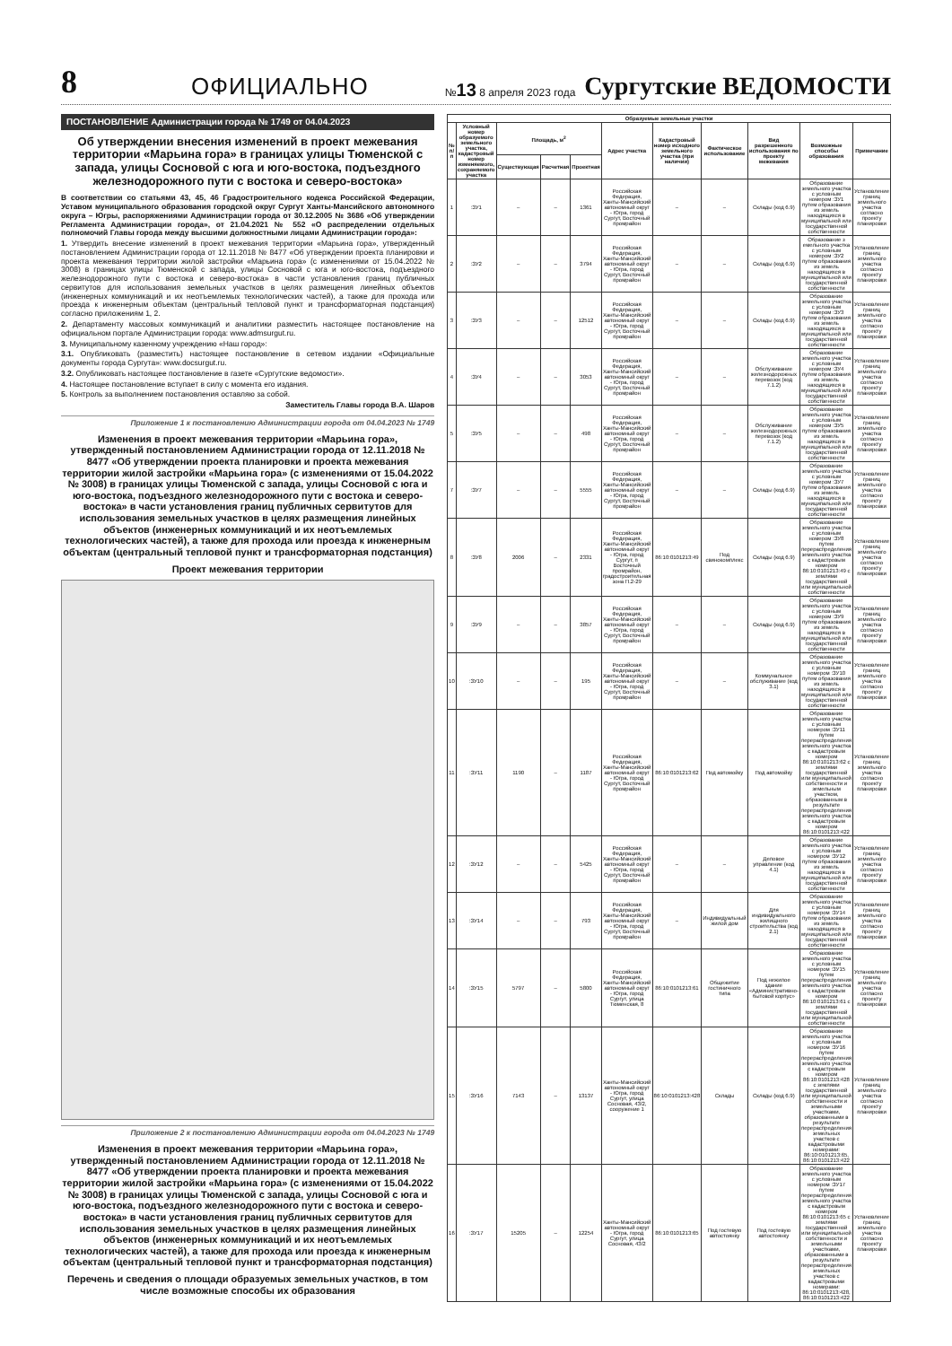8
ОФИЦИАЛЬНО
№13 8 апреля 2023 года
Сургутские ВЕДОМОСТИ
ПОСТАНОВЛЕНИЕ Администрации города № 1749 от 04.04.2023
Об утверждении внесения изменений в проект межевания территории «Марьина гора» в границах улицы Тюменской с запада, улицы Сосновой с юга и юго-востока, подъездного железнодорожного пути с востока и северо-востока»
В соответствии со статьями 43, 45, 46 Градостроительного кодекса Российской Федерации, Уставом муниципального образования городской округ Сургут Ханты-Мансийского автономного округа – Югры, распоряжениями Администрации города от 30.12.2005 № 3686 «Об утверждении Регламента Администрации города», от 21.04.2021 № 552 «О распределении отдельных полномочий Главы города между высшими должностными лицами Администрации города»:
1. Утвердить внесение изменений в проект межевания территории «Марьина гора», утвержденный постановлением Администрации города от 12.11.2018 № 8477 «Об утверждении проекта планировки и проекта межевания территории жилой застройки «Марьина гора» (с изменениями от 15.04.2022 № 3008) в границах улицы Тюменской с запада, улицы Сосновой с юга и юго-востока, подъездного железнодорожного пути с востока и северо-востока» в части установления границ публичных сервитутов для использования земельных участков в целях размещения линейных объектов (инженерных коммуникаций и их неотъемлемых технологических частей), а также для прохода или проезда к инженерным объектам (центральный тепловой пункт и трансформаторная подстанция) согласно приложениям 1, 2.
2. Департаменту массовых коммуникаций и аналитики разместить настоящее постановление на официальном портале Администрации города: www.admsurgut.ru.
3. Муниципальному казенному учреждению «Наш город»:
3.1. Опубликовать (разместить) настоящее постановление в сетевом издании «Официальные документы города Сургута»: www.docsurgut.ru.
3.2. Опубликовать настоящее постановление в газете «Сургутские ведомости».
4. Настоящее постановление вступает в силу с момента его издания.
5. Контроль за выполнением постановления оставляю за собой.
Заместитель Главы города В.А. Шаров
Приложение 1 к постановлению Администрации города от 04.04.2023 № 1749
Изменения в проект межевания территории «Марьина гора», утвержденный постановлением Администрации города от 12.11.2018 № 8477 «Об утверждении проекта планировки и проекта межевания территории жилой застройки «Марьина гора» (с изменениями от 15.04.2022 № 3008) в границах улицы Тюменской с запада, улицы Сосновой с юга и юго-востока, подъездного железнодорожного пути с востока и северо-востока» в части установления границ публичных сервитутов для использования земельных участков в целях размещения линейных объектов (инженерных коммуникаций и их неотъемлемых технологических частей), а также для прохода или проезда к инженерным объектам (центральный тепловой пункт и трансформаторная подстанция)
Проект межевания территории
Приложение 2 к постановлению Администрации города от 04.04.2023 № 1749
Изменения в проект межевания территории «Марьина гора», утвержденный постановлением Администрации города от 12.11.2018 № 8477 «Об утверждении проекта планировки и проекта межевания территории жилой застройки «Марьина гора» (с изменениями от 15.04.2022 № 3008) в границах улицы Тюменской с запада, улицы Сосновой с юга и юго-востока, подъездного железнодорожного пути с востока и северо-востока» в части установления границ публичных сервитутов для использования земельных участков в целях размещения линейных объектов (инженерных коммуникаций и их неотъемлемых технологических частей), а также для прохода или проезда к инженерным объектам (центральный тепловой пункт и трансформаторная подстанция)
Перечень и сведения о площади образуемых земельных участков, в том числе возможные способы их образования
| Образуемые земельные участки | | | | | | | | | | |
| --- | --- | --- | --- | --- | --- | --- | --- | --- | --- | --- |
| № п/п | Условный номер образуемого земельного участка, кадастровый номер изменяемого, сохраняемого участка | Площадь, м<sup>2</sup> | | | Адрес участка | Кадастровый номер исходного земельного участка (при наличии) | Фактическое использование | Вид разрешенного использования по проекту межевания | Возможные способы образования | Примечание |
| | | Существующая | Расчетная | Проектная | | | | | | |
| 1 | :ЗУ1 | – | – | 1361 | Российская Федерация, Ханты-Мансийский автономный округ - Югра, город Сургут, Восточный промрайон | – | – | Склады (код 6.9) | Образование земельного участка с условным номером :ЗУ1 путем образования из земель находящихся в муниципальной или государственной собственности | Установление границ земельного участка согласно проекту планировки |
| 2 | :ЗУ2 | – | – | 3794 | Российская Федерация, Ханты-Мансийский автономный округ - Югра, город Сургут, Восточный промрайон | – | – | Склады (код 6.9) | Образование з емельного участка с условным номером :ЗУ2 путем образования из земель находящихся в муниципальной или государственной собственности | Установление границ земельного участка согласно проекту планировки |
| 3 | :ЗУ3 | – | – | 12512 | Российская Федерация, Ханты-Мансийский автономный округ - Югра, город Сургут, Восточный промрайон | – | – | Склады (код 6.9) | Образование земельного участка с условным номером :ЗУ3 путем образования из земель находящихся в муниципальной или государственной собственности | Установление границ земельного участка согласно проекту планировки |
| 4 | :ЗУ4 | – | – | 3053 | Российская Федерация, Ханты-Мансийский автономный округ - Югра, город Сургут, Восточный промрайон | – | – | Обслуживание железнодорожных перевозок (код 7.1.2) | Образование земельного участка с условным номером :ЗУ4 путем образования из земель находящихся в муниципальной или государственной собственности | Установление границ земельного участка согласно проекту планировки |
| 5 | :ЗУ5 | – | – | 498 | Российская Федерация, Ханты-Мансийский автономный округ - Югра, город Сургут, Восточный промрайон | – | – | Обслуживание железнодорожных перевозок (код 7.1.2) | Образование земельного участка с условным номером :ЗУ5 путем образования из земель находящихся в муниципальной или государственной собственности | Установление границ земельного участка согласно проекту планировки |
| 7 | :ЗУ7 | – | – | 5555 | Российская Федерация, Ханты-Мансийский автономный округ - Югра, город Сургут, Восточный промрайон | – | – | Склады (код 6.9) | Образование земельного участка с условным номером :ЗУ7 путем образования из земель находящихся в муниципальной или государственной собственности | Установление границ земельного участка согласно проекту планировки |
| 8 | :ЗУ8 | 2006 | – | 2331 | Российская Федерация, Ханты-Мансийский автономный округ - Югра, город Сургут, п Восточный промрайон, градостроительная зона П.2-29 | 86:10:0101213:49 | Под свинокомплекс | Склады (код 6.9) | Образование земельного участка с условным номером :ЗУ8 путем перераспределения земельного участка с кадастровым номером 86:10:0101213:49 с землями государственной или муниципальной собственности | Установление границ земельного участка согласно проекту планировки |
| 9 | :ЗУ9 | – | – | 3857 | Российская Федерация, Ханты-Мансийский автономный округ - Югра, город Сургут, Восточный промрайон | – | – | Склады (код 6.9) | Образование земельного участка с условным номером :ЗУ9 путем образования из земель находящихся в муниципальной или государственной собственности | Установление границ земельного участка согласно проекту планировки |
| 10 | :ЗУ10 | – | – | 195 | Российская Федерация, Ханты-Мансийский автономный округ - Югра, город Сургут, Восточный промрайон | – | – | Коммунальное обслуживание (код 3.1) | Образование земельного участка с условным номером :ЗУ10 путем образования из земель находящихся в муниципальной или государственной собственности | Установление границ земельного участка согласно проекту планировки |
| 11 | :ЗУ11 | 1190 | – | 1187 | Российская Федерация, Ханты-Мансийский автономный округ - Югра, город Сургут, Восточный промрайон | 86:10:0101213:62 | Под автомойку | Под автомойку | Образование земельного участка с условным номером :ЗУ11 путем перераспределения земельного участка с кадастровым номером 86:10:0101213:62 с землями государственной или муниципальной собственности и земельным участком, образованным в результате перераспределения земельного участка с кадастровым номером 86:10:0101213:422 | Установление границ земельного участка согласно проекту планировки |
| 12 | :ЗУ12 | – | – | 5425 | Российская Федерация, Ханты-Мансийский автономный округ - Югра, город Сургут, Восточный промрайон | – | – | Деловое управление (код 4.1) | Образование земельного участка с условным номером :ЗУ12 путем образования из земель находящихся в муниципальной или государственной собственности | Установление границ земельного участка согласно проекту планировки |
| 13 | :ЗУ14 | – | – | 793 | Российская Федерация, Ханты-Мансийский автономный округ - Югра, город Сургут, Восточный промрайон | – | Индивидуальный жилой дом | Для индивидуального жилищного строительства (код 2.1) | Образование земельного участка с условным номером :ЗУ14 путем образования из земель находящихся в муниципальной или государственной собственности | Установление границ земельного участка согласно проекту планировки |
| 14 | :ЗУ15 | 5797 | – | 5800 | Российская Федерация, Ханты-Мансийский автономный округ - Югра, город Сургут, улица Тюменская, 8 | 86:10:0101213:61 | Общежитие гостиничного типа | Под нежилое здание «Административно-бытовой корпус» | Образование земельного участка с условным номером :ЗУ15 путем перераспределения земельного участка с кадастровым номером 86:10:0101213:61 с землями государственной или муниципальной собственности | Установление границ земельного участка согласно проекту планировки |
| 15 | :ЗУ16 | 7143 | – | 13137 | Ханты-Мансийский автономный округ - Югра, город Сургут, улица Сосновая, 43/2, сооружение 1 | 86:10:0101213:428 | Склады | Склады (код 6.9) | Образование земельного участка с условным номером :ЗУ16 путем перераспределения земельного участка с кадастровым номером 86:10:0101213:428 с землями государственной или муниципальной собственности и земельными участками, образованными в результате перераспределения земельных участков с кадастровыми номерами: 86:10:0101213:65, 86:10:0101213:422 | Установление границ земельного участка согласно проекту планировки |
| 16 | :ЗУ17 | 15205 | – | 12254 | Ханты-Мансийский автономный округ - Югра, город Сургут, улица Сосновая, 43/2 | 86:10:0101213:65 | Под гостевую автостоянку | Под гостевую автостоянку | Образование земельного участка с условным номером :ЗУ17 путем перераспределения земельного участка с кадастровым номером 86:10:0101213:65 с землями государственной или муниципальной собственности и земельными участками, образованными в результате перераспределения земельных участков с кадастровыми номерами: 86:10:0101213:428, 86:10:0101213:422 | Установление границ земельного участка согласно проекту планировки |